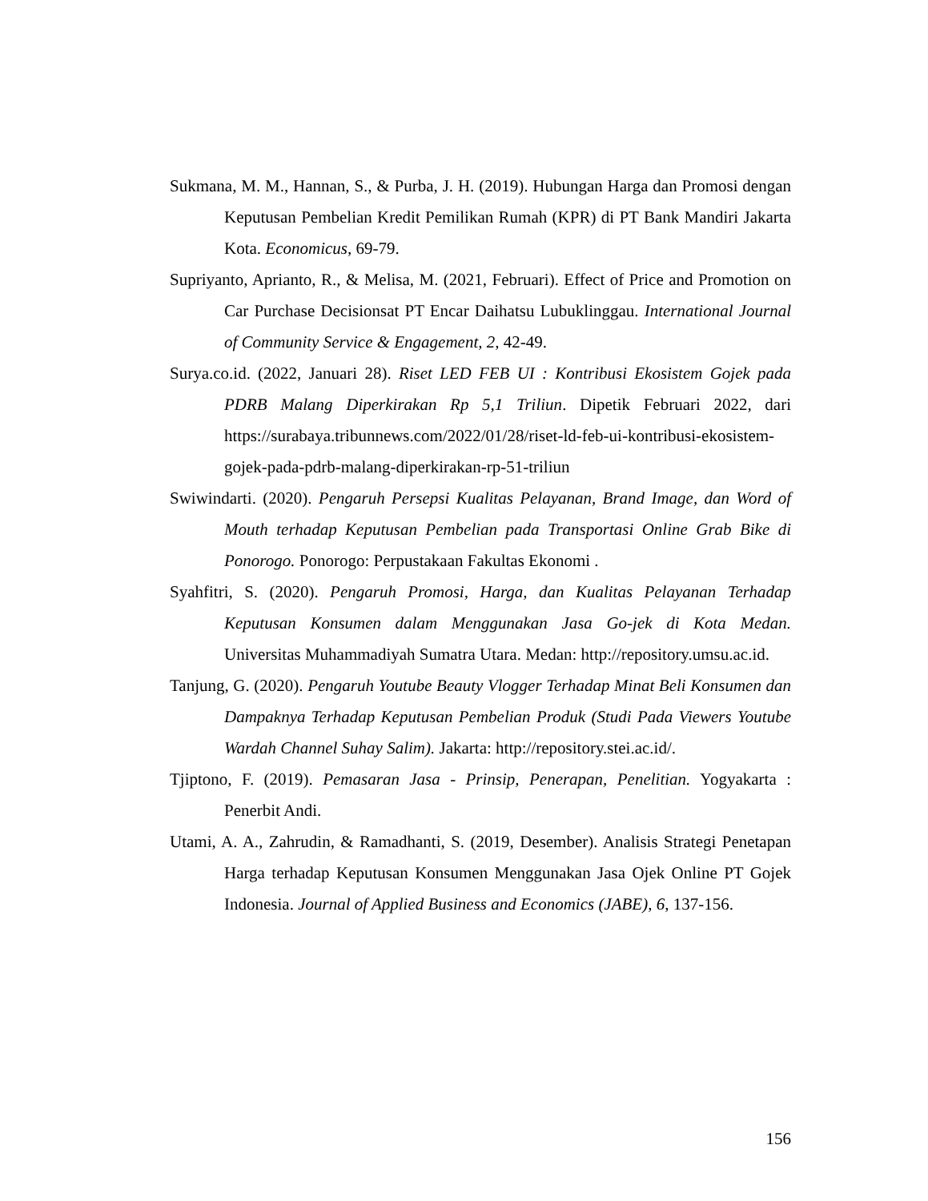Sukmana, M. M., Hannan, S., & Purba, J. H. (2019). Hubungan Harga dan Promosi dengan Keputusan Pembelian Kredit Pemilikan Rumah (KPR) di PT Bank Mandiri Jakarta Kota. Economicus, 69-79.
Supriyanto, Aprianto, R., & Melisa, M. (2021, Februari). Effect of Price and Promotion on Car Purchase Decisionsat PT Encar Daihatsu Lubuklinggau. International Journal of Community Service & Engagement, 2, 42-49.
Surya.co.id. (2022, Januari 28). Riset LED FEB UI : Kontribusi Ekosistem Gojek pada PDRB Malang Diperkirakan Rp 5,1 Triliun. Dipetik Februari 2022, dari https://surabaya.tribunnews.com/2022/01/28/riset-ld-feb-ui-kontribusi-ekosistem-gojek-pada-pdrb-malang-diperkirakan-rp-51-triliun
Swiwindarti. (2020). Pengaruh Persepsi Kualitas Pelayanan, Brand Image, dan Word of Mouth terhadap Keputusan Pembelian pada Transportasi Online Grab Bike di Ponorogo. Ponorogo: Perpustakaan Fakultas Ekonomi .
Syahfitri, S. (2020). Pengaruh Promosi, Harga, dan Kualitas Pelayanan Terhadap Keputusan Konsumen dalam Menggunakan Jasa Go-jek di Kota Medan. Universitas Muhammadiyah Sumatra Utara. Medan: http://repository.umsu.ac.id.
Tanjung, G. (2020). Pengaruh Youtube Beauty Vlogger Terhadap Minat Beli Konsumen dan Dampaknya Terhadap Keputusan Pembelian Produk (Studi Pada Viewers Youtube Wardah Channel Suhay Salim). Jakarta: http://repository.stei.ac.id/.
Tjiptono, F. (2019). Pemasaran Jasa - Prinsip, Penerapan, Penelitian. Yogyakarta : Penerbit Andi.
Utami, A. A., Zahrudin, & Ramadhanti, S. (2019, Desember). Analisis Strategi Penetapan Harga terhadap Keputusan Konsumen Menggunakan Jasa Ojek Online PT Gojek Indonesia. Journal of Applied Business and Economics (JABE), 6, 137-156.
156